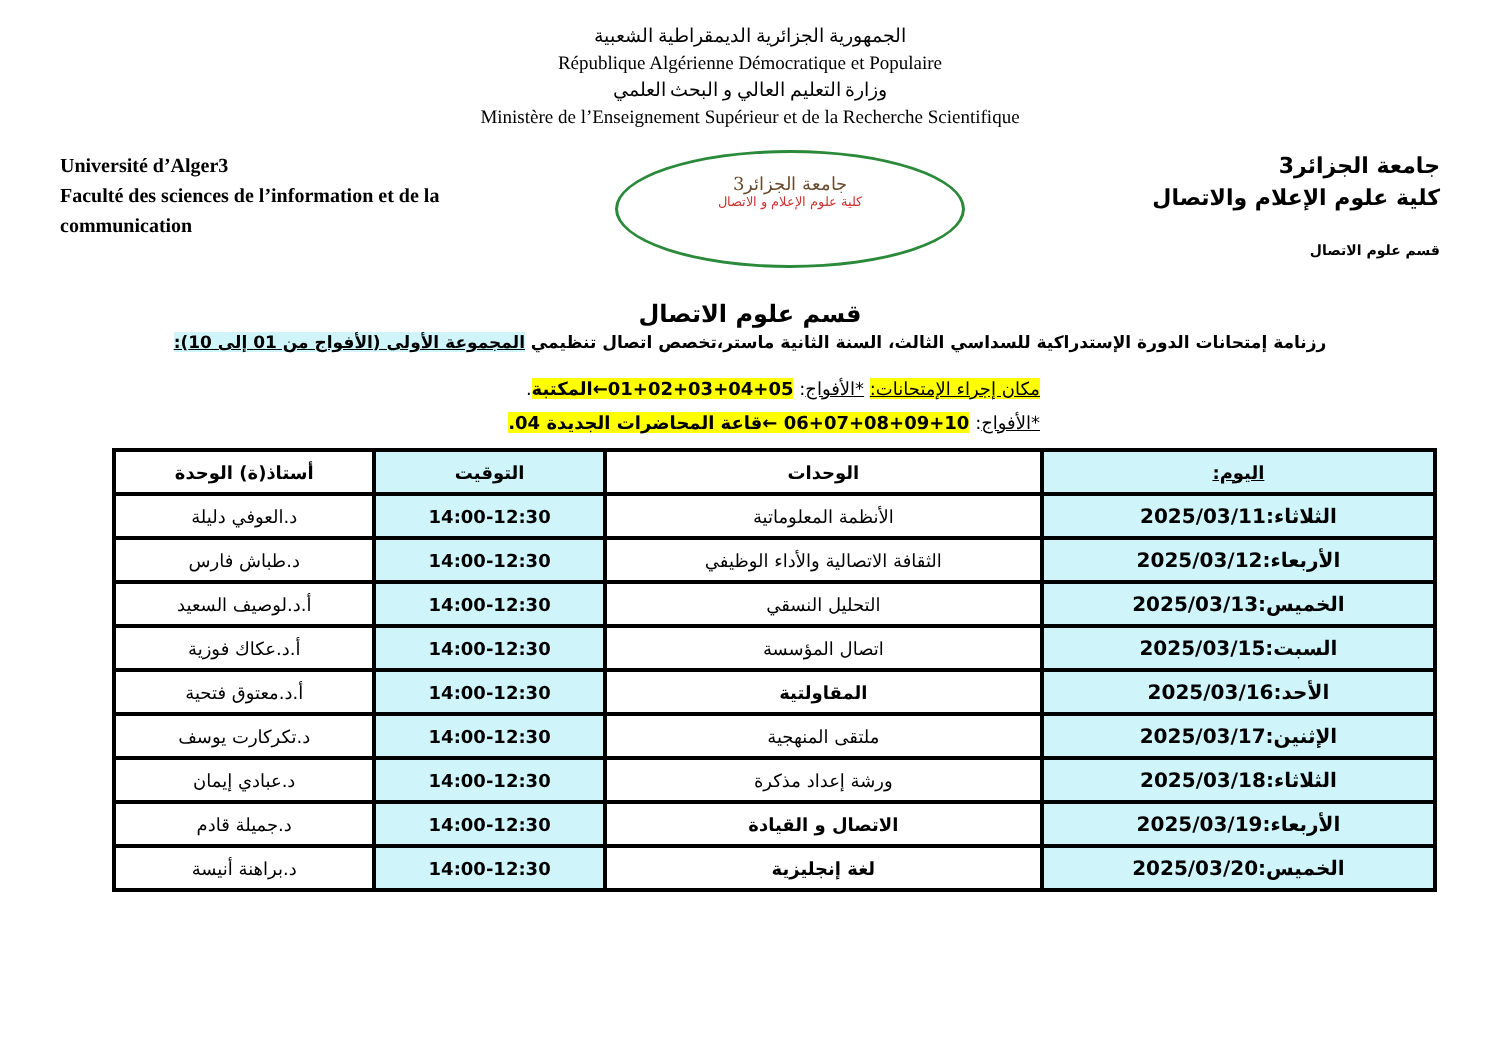الجمهورية الجزائرية الديمقراطية الشعبية
République Algérienne Démocratique et Populaire
وزارة التعليم العالي و البحث العلمي
Ministère de l’Enseignement Supérieur et de la Recherche Scientifique
Université d’Alger3
Faculté des sciences de l’information et de la communication
جامعة الجزائر3
كلية علوم الإعلام و الاتصال
جامعة الجزائر3
كلية علوم الإعلام والاتصال
قسم علوم الاتصال
قسم علوم الاتصال
رزنامة إمتحانات الدورة الإستدراكية للسداسي الثالث، السنة الثانية ماستر،تخصص اتصال تنظيمي المجموعة الأولى (الأفواج من 01 إلى 10):
مكان إجراء الإمتحانات: *الأفواج: 05+04+03+02+01←المكتبة.
*الأفواج: 10+09+08+07+06 ←قاعة المحاضرات الجديدة 04.
| اليوم: | الوحدات | التوقيت | أستاذ(ة) الوحدة |
| --- | --- | --- | --- |
| الثلاثاء:2025/03/11 | الأنظمة المعلوماتية | 14:00-12:30 | د.العوفي دليلة |
| الأربعاء:2025/03/12 | الثقافة الاتصالية والأداء الوظيفي | 14:00-12:30 | د.طباش فارس |
| الخميس:2025/03/13 | التحليل النسقي | 14:00-12:30 | أ.د.لوصيف السعيد |
| السبت:2025/03/15 | اتصال المؤسسة | 14:00-12:30 | أ.د.عكاك فوزية |
| الأحد:2025/03/16 | المقاولتية | 14:00-12:30 | أ.د.معتوق فتحية |
| الإثنين:2025/03/17 | ملتقى المنهجية | 14:00-12:30 | د.تكركارت يوسف |
| الثلاثاء:2025/03/18 | ورشة إعداد مذكرة | 14:00-12:30 | د.عبادي إيمان |
| الأربعاء:2025/03/19 | الاتصال و القيادة | 14:00-12:30 | د.جميلة قادم |
| الخميس:2025/03/20 | لغة إنجليزية | 14:00-12:30 | د.براهنة أنيسة |